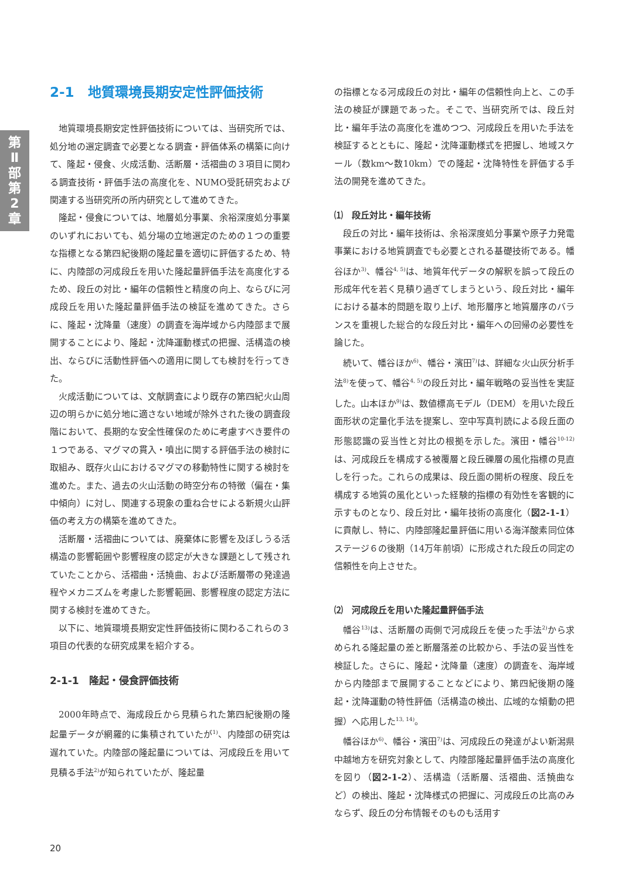第Ⅱ部 第2章
2-1　地質環境長期安定性評価技術
地質環境長期安定性評価技術については、当研究所では、処分地の選定調査で必要となる調査・評価体系の構築に向けて、隆起・侵食、火成活動、活断層・活褶曲の３項目に関わる調査技術・評価手法の高度化を、NUMO受託研究および関連する当研究所の所内研究として進めてきた。
隆起・侵食については、地層処分事業、余裕深度処分事業のいずれにおいても、処分場の立地選定のための１つの重要な指標となる第四紀後期の隆起量を適切に評価するため、特に、内陸部の河成段丘を用いた隆起量評価手法を高度化するため、段丘の対比・編年の信頼性と精度の向上、ならびに河成段丘を用いた隆起量評価手法の検証を進めてきた。さらに、隆起・沈降量（速度）の調査を海岸域から内陸部まで展開することにより、隆起・沈降運動様式の把握、活構造の検出、ならびに活動性評価への適用に関しても検討を行ってきた。
火成活動については、文献調査により既存の第四紀火山周辺の明らかに処分地に適さない地域が除外された後の調査段階において、長期的な安全性確保のために考慮すべき要件の１つである、マグマの貫入・噴出に関する評価手法の検討に取組み、既存火山におけるマグマの移動特性に関する検討を進めた。また、過去の火山活動の時空分布の特徴（偏在・集中傾向）に対し、関連する現象の重ね合せによる新規火山評価の考え方の構築を進めてきた。
活断層・活褶曲については、廃棄体に影響を及ぼしうる活構造の影響範囲や影響程度の認定が大きな課題として残されていたことから、活褶曲・活撓曲、および活断層帯の発達過程やメカニズムを考慮した影響範囲、影響程度の認定方法に関する検討を進めてきた。
以下に、地質環境長期安定性評価技術に関わるこれらの３項目の代表的な研究成果を紹介する。
2-1-1　隆起・侵食評価技術
2000年時点で、海成段丘から見積られた第四紀後期の隆起量データが網羅的に集積されていたが<sup>1)</sup>、内陸部の研究は遅れていた。内陸部の隆起量については、河成段丘を用いて見積る手法<sup>2)</sup>が知られていたが、隆起量
の指標となる河成段丘の対比・編年の信頼性向上と、この手法の検証が課題であった。そこで、当研究所では、段丘対比・編年手法の高度化を進めつつ、河成段丘を用いた手法を検証するとともに、隆起・沈降運動様式を把握し、地域スケール（数km～数10km）での隆起・沈降特性を評価する手法の開発を進めてきた。
⑴　段丘対比・編年技術
段丘の対比・編年技術は、余裕深度処分事業や原子力発電事業における地質調査でも必要とされる基礎技術である。幡谷ほか<sup>3)</sup>、幡谷<sup>4, 5)</sup>は、地質年代データの解釈を誤って段丘の形成年代を若く見積り過ぎてしまうという、段丘対比・編年における基本的問題を取り上げ、地形層序と地質層序のバランスを重視した総合的な段丘対比・編年への回帰の必要性を論じた。
続いて、幡谷ほか<sup>6)</sup>、幡谷・濱田<sup>7)</sup>は、詳細な火山灰分析手法<sup>8)</sup>を使って、幡谷<sup>4, 5)</sup>の段丘対比・編年戦略の妥当性を実証した。山本ほか<sup>9)</sup>は、数値標高モデル（DEM）を用いた段丘面形状の定量化手法を提案し、空中写真判読による段丘面の形態認識の妥当性と対比の根拠を示した。濱田・幡谷<sup>10-12)</sup>は、河成段丘を構成する被覆層と段丘礫層の風化指標の見直しを行った。これらの成果は、段丘面の開析の程度、段丘を構成する地質の風化といった経験的指標の有効性を客観的に示すものとなり、段丘対比・編年技術の高度化（図2-1-1）に貢献し、特に、内陸部隆起量評価に用いる海洋酸素同位体ステージ６の後期（14万年前頃）に形成された段丘の同定の信頼性を向上させた。
⑵　河成段丘を用いた隆起量評価手法
幡谷<sup>13)</sup>は、活断層の両側で河成段丘を使った手法<sup>2)</sup>から求められる隆起量の差と断層落差の比較から、手法の妥当性を検証した。さらに、隆起・沈降量（速度）の調査を、海岸域から内陸部まで展開することなどにより、第四紀後期の隆起・沈降運動の特性評価（活構造の検出、広域的な傾動の把握）へ応用した<sup>13, 14)</sup>。
幡谷ほか<sup>6)</sup>、幡谷・濱田<sup>7)</sup>は、河成段丘の発達がよい新潟県中越地方を研究対象として、内陸部隆起量評価手法の高度化を図り（図2-1-2）、活構造（活断層、活褶曲、活撓曲など）の検出、隆起・沈降様式の把握に、河成段丘の比高のみならず、段丘の分布情報そのものも活用す
20